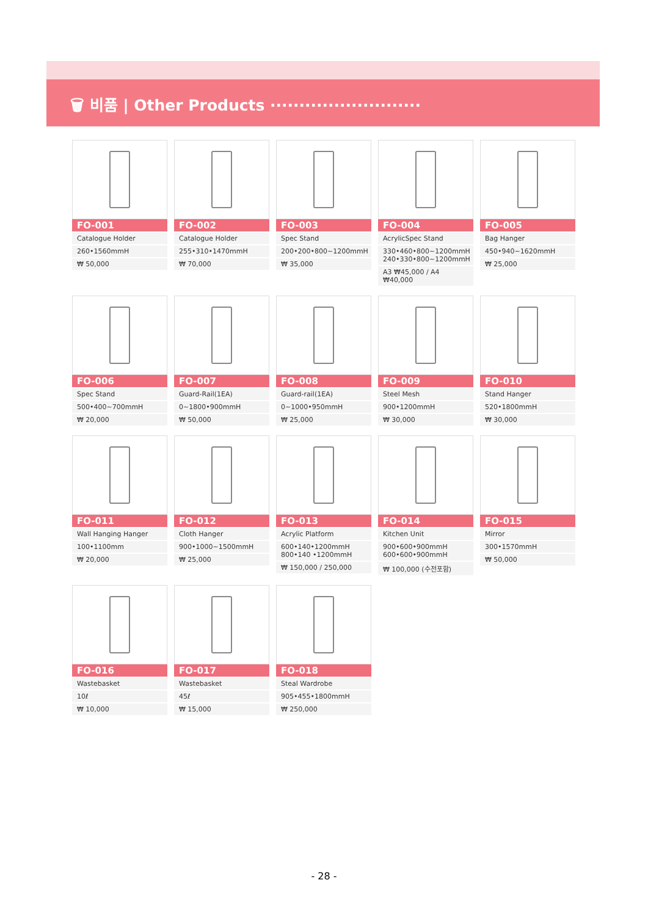🗑 비품 | Other Products ··························
FO-001
Catalogue Holder
260•1560mmH
₩ 50,000
FO-002
Catalogue Holder
255•310•1470mmH
₩ 70,000
FO-003
Spec Stand
200•200•800~1200mmH
₩ 35,000
FO-004
AcrylicSpec Stand
330•460•800~1200mmH
240•330•800~1200mmH
A3 ₩45,000 / A4 ₩40,000
FO-005
Bag Hanger
450•940~1620mmH
₩ 25,000
FO-006
Spec Stand
500•400~700mmH
₩ 20,000
FO-007
Guard-Rail(1EA)
0~1800•900mmH
₩ 50,000
FO-008
Guard-rail(1EA)
0~1000•950mmH
₩ 25,000
FO-009
Steel Mesh
900•1200mmH
₩ 30,000
FO-010
Stand Hanger
520•1800mmH
₩ 30,000
FO-011
Wall Hanging Hanger
100•1100mm
₩ 20,000
FO-012
Cloth Hanger
900•1000~1500mmH
₩ 25,000
FO-013
Acrylic Platform
600•140•1200mmH
800•140 •1200mmH
₩ 150,000 / 250,000
FO-014
Kitchen Unit
900•600•900mmH
600•600•900mmH
₩ 100,000 (수전포함)
FO-015
Mirror
300•1570mmH
₩ 50,000
FO-016
Wastebasket
10ℓ
₩ 10,000
FO-017
Wastebasket
45ℓ
₩ 15,000
FO-018
Steal Wardrobe
905•455•1800mmH
₩ 250,000
- 28 -